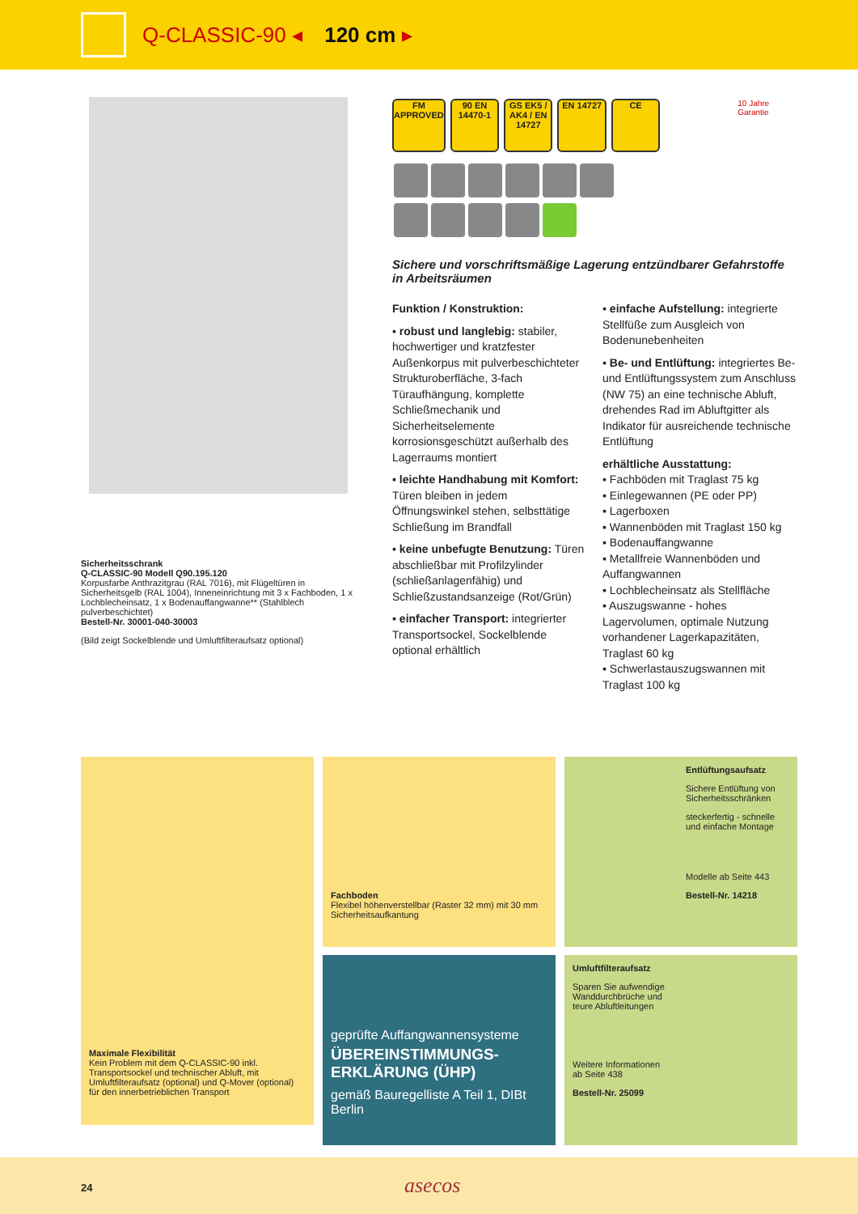Q-CLASSIC-90 ◂ 120 cm ▸
Sicherheitsschrank
Q-CLASSIC-90 Modell Q90.195.120
Korpusfarbe Anthrazitgrau (RAL 7016), mit Flügeltüren in Sicherheitsgelb (RAL 1004), Inneneinrichtung mit 3 x Fachboden, 1 x Lochblecheinsatz, 1 x Bodenauffangwanne** (Stahlblech pulverbeschichtet)
Bestell-Nr. 30001-040-30003
(Bild zeigt Sockelblende und Umluftfilteraufsatz optional)
FM APPROVED
90 EN 14470-1
GS EK5 / AK4 / EN 14727
EN 14727 CE
10 Jahre Garantie
Sichere und vorschriftsmäßige Lagerung entzündbarer Gefahrstoffe in Arbeitsräumen
Funktion / Konstruktion:
▪ robust und langlebig: stabiler, hochwertiger und kratzfester Außenkorpus mit pulverbeschichteter Strukturoberfläche, 3-fach Türaufhängung, komplette Schließmechanik und Sicherheitselemente korrosionsgeschützt außerhalb des Lagerraums montiert
▪ leichte Handhabung mit Komfort: Türen bleiben in jedem Öffnungswinkel stehen, selbsttätige Schließung im Brandfall
▪ keine unbefugte Benutzung: Türen abschließbar mit Profilzylinder (schließanlagenfähig) und Schließzustandsanzeige (Rot/Grün)
▪ einfacher Transport: integrierter Transportsockel, Sockelblende optional erhältlich
▪ einfache Aufstellung: integrierte Stellfüße zum Ausgleich von Bodenunebenheiten
▪ Be- und Entlüftung: integriertes Be- und Entlüftungssystem zum Anschluss (NW 75) an eine technische Abluft, drehendes Rad im Abluftgitter als Indikator für ausreichende technische Entlüftung
erhältliche Ausstattung:
▪ Fachböden mit Traglast 75 kg
▪ Einlegewannen (PE oder PP)
▪ Lagerboxen
▪ Wannenböden mit Traglast 150 kg
▪ Bodenauffangwanne
▪ Metallfreie Wannenböden und Auffangwannen
▪ Lochblecheinsatz als Stellfläche
▪ Auszugswanne - hohes Lagervolumen, optimale Nutzung vorhandener Lagerkapazitäten, Traglast 60 kg
▪ Schwerlastauszugswannen mit Traglast 100 kg
Maximale Flexibilität
Kein Problem mit dem Q-CLASSIC-90 inkl. Transportsockel und technischer Abluft, mit Umluftfilteraufsatz (optional) und Q-Mover (optional) für den innerbetrieblichen Transport
Fachboden
Flexibel höhenverstellbar (Raster 32 mm) mit 30 mm Sicherheitsaufkantung
geprüfte Auffangwannensysteme
ÜBEREINSTIMMUNGS-ERKLÄRUNG (ÜHP)
gemäß Bauregelliste A Teil 1, DIBt Berlin
Entlüftungsaufsatz
Sichere Entlüftung von Sicherheitsschränken
steckerfertig - schnelle und einfache Montage
Modelle ab Seite 443
Bestell-Nr. 14218
Umluftfilteraufsatz
Sparen Sie aufwendige
Wanddurchbrüche und
teure Abluftleitungen
Weitere Informationen
ab Seite 438
Bestell-Nr. 25099
24 asecos